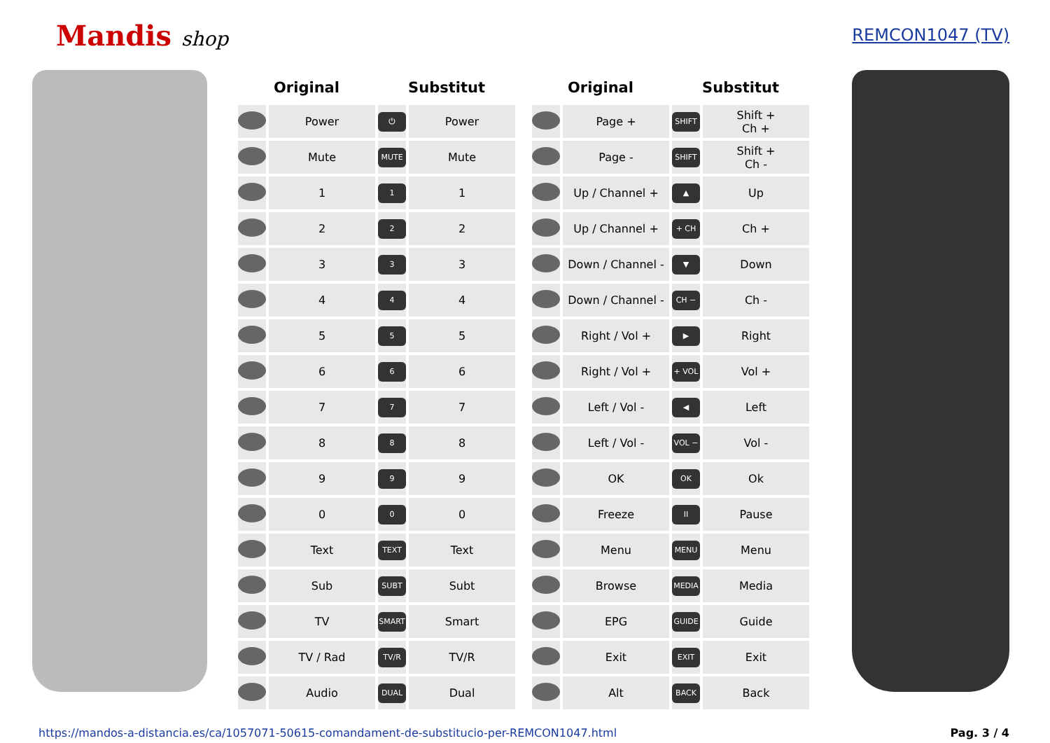Mandis shop
REMCON1047 (TV)
| Original | | Substitut | |
| --- | --- | --- | --- |
| | Power | ⏻ | Power |
| | Mute | MUTE | Mute |
| | 1 | 1 | 1 |
| | 2 | 2 | 2 |
| | 3 | 3 | 3 |
| | 4 | 4 | 4 |
| | 5 | 5 | 5 |
| | 6 | 6 | 6 |
| | 7 | 7 | 7 |
| | 8 | 8 | 8 |
| | 9 | 9 | 9 |
| | 0 | 0 | 0 |
| | Text | TEXT | Text |
| | Sub | SUBT | Subt |
| | TV | SMART | Smart |
| | TV / Rad | TV/R | TV/R |
| | Audio | DUAL | Dual |
| Original | | Substitut | |
| --- | --- | --- | --- |
| | Page + | SHIFT | Shift + Ch + |
| | Page - | SHIFT | Shift + Ch - |
| | Up / Channel + | ▲ | Up |
| | Up / Channel + | + CH | Ch + |
| | Down / Channel - | ▼ | Down |
| | Down / Channel - | CH − | Ch - |
| | Right / Vol + | ▶ | Right |
| | Right / Vol + | + VOL | Vol + |
| | Left / Vol - | ◀ | Left |
| | Left / Vol - | VOL − | Vol - |
| | OK | OK | Ok |
| | Freeze | II | Pause |
| | Menu | MENU | Menu |
| | Browse | MEDIA | Media |
| | EPG | GUIDE | Guide |
| | Exit | EXIT | Exit |
| | Alt | BACK | Back |
https://mandos-a-distancia.es/ca/1057071-50615-comandament-de-substitucio-per-REMCON1047.html Pag. 3 / 4